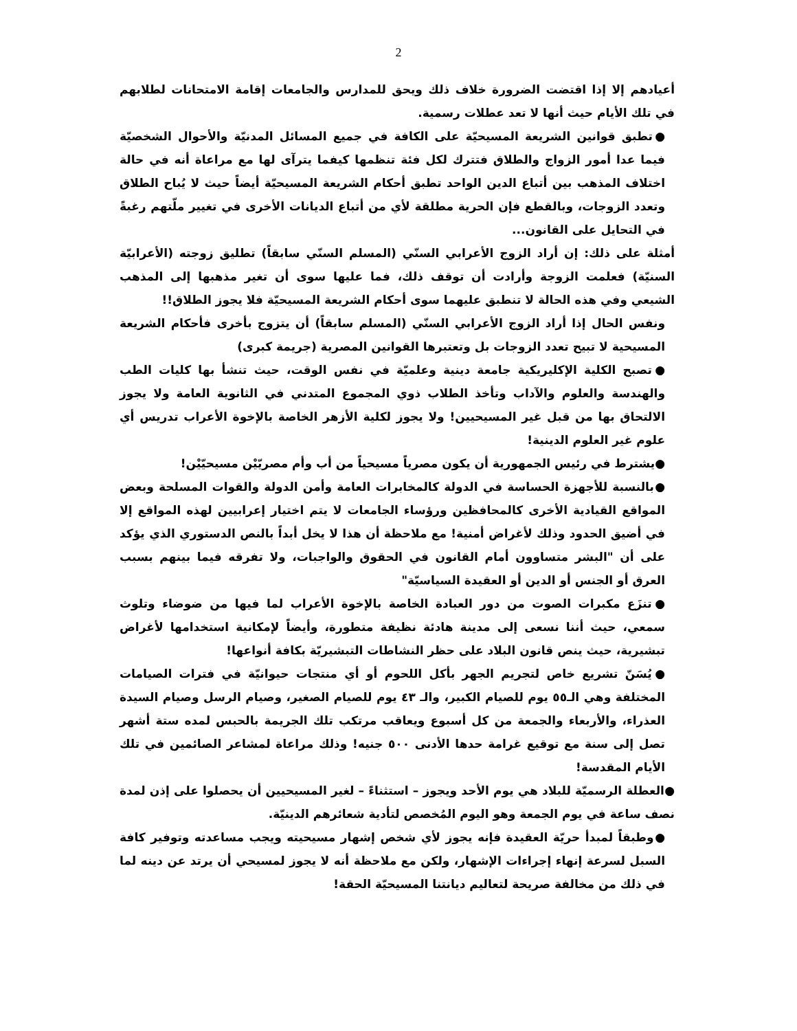2
أعيادهم إلا إذا اقتضت الضرورة خلاف ذلك ويحق للمدارس والجامعات إقامة الامتحانات لطلابهم في تلك الأيام حيث أنها لا تعد عطلات رسمية.
●تطبق قوانين الشريعة المسيحيّة على الكافة في جميع المسائل المدنيّة والأحوال الشخصيّة فيما عدا أمور الزواج والطلاق فتترك لكل فئة تنظمها كيفما يترآى لها مع مراعاة أنه في حالة اختلاف المذهب بين أتباع الدين الواحد تطبق أحكام الشريعة المسيحيّة أيضاً حيث لا يُباح الطلاق وتعدد الزوجات، وبالقطع فإن الحرية مطلقة لأي من أتباع الديانات الأخرى في تغيير ملّتهم رغبةً في التحايل على القانون...
أمثلة على ذلك: إن أراد الزوج الأعرابي السنّي (المسلم السنّي سابقاً) تطليق زوجته (الأعرابيّة السنيّة) فعلمت الزوجة وأرادت أن توقف ذلك، فما عليها سوى أن تغير مذهبها إلى المذهب الشيعي وفي هذه الحالة لا تنطبق عليهما سوى أحكام الشريعة المسيحيّة فلا يجوز الطلاق!!
ونفس الحال إذا أراد الزوج الأعرابي السنّي (المسلم سابقاً) أن يتزوج بأخرى فأحكام الشريعة المسيحية لا تبيح تعدد الزوجات بل وتعتبرها القوانين المصرية (جريمة كبرى)
●تصبح الكلية الإكليريكية جامعة دينية وعلميّة في نفس الوقت، حيث تنشأ بها كليات الطب والهندسة والعلوم والآداب وتأخذ الطلاب ذوي المجموع المتدني في الثانوية العامة ولا يجوز الالتحاق بها من قبل غير المسيحيين! ولا يجوز لكلية الأزهر الخاصة بالإخوة الأعراب تدريس أي علوم غير العلوم الدينية!
●يشترط في رئيس الجمهورية أن يكون مصرياً مسيحياً من أب وأم مصريّيْن مسيحيّيْن!
●بالنسبة للأجهزة الحساسة في الدولة كالمخابرات العامة وأمن الدولة والقوات المسلحة وبعض المواقع القيادية الأخرى كالمحافظين ورؤساء الجامعات لا يتم اختيار إعرابيين لهذه المواقع إلا في أضيق الحدود وذلك لأغراض أمنية! مع ملاحظة أن هذا لا يخل أبداً بالنص الدستوري الذي يؤكد على أن "البشر متساوون أمام القانون في الحقوق والواجبات، ولا تفرقه فيما بينهم بسبب العرق أو الجنس أو الدين أو العقيدة السياسيّة"
●تنزَع مكبرات الصوت من دور العبادة الخاصة بالإخوة الأعراب لما فيها من ضوضاء وتلوث سمعي، حيث أننا نسعى إلى مدينة هادئة نظيفة متطورة، وأيضاً لإمكانية استخدامها لأغراض تبشيرية، حيث ينص قانون البلاد على حظر النشاطات التبشيريّة بكافة أنواعها!
●يُسَنّ تشريع خاص لتجريم الجهر بأكل اللحوم أو أي منتجات حيوانيّة في فترات الصيامات المختلفة وهي الـ٥٥ يوم للصيام الكبير، والـ ٤٣ يوم للصيام الصغير، وصيام الرسل وصيام السيدة العذراء، والأربعاء والجمعة من كل أسبوع ويعاقب مرتكب تلك الجريمة بالحبس لمده ستة أشهر تصل إلى سنة مع توقيع غرامة حدها الأدنى ٥٠٠ جنيه! وذلك مراعاة لمشاعر الصائمين في تلك الأيام المقدسة!
●العطلة الرسميّة للبلاد هي يوم الأحد ويجوز – استثناءً – لغير المسيحيين أن يحصلوا على إذن لمدة نصف ساعة في يوم الجمعة وهو اليوم المُخصص لتأدية شعائرهم الدينيّة.
●وطبقاً لمبدأ حريّة العقيدة فإنه يجوز لأي شخص إشهار مسيحيته ويجب مساعدته وتوفير كافة السبل لسرعة إنهاء إجراءات الإشهار، ولكن مع ملاحظة أنه لا يجوز لمسيحي أن يرتد عن دينه لما في ذلك من مخالفة صريحة لتعاليم ديانتنا المسيحيّة الحقة!